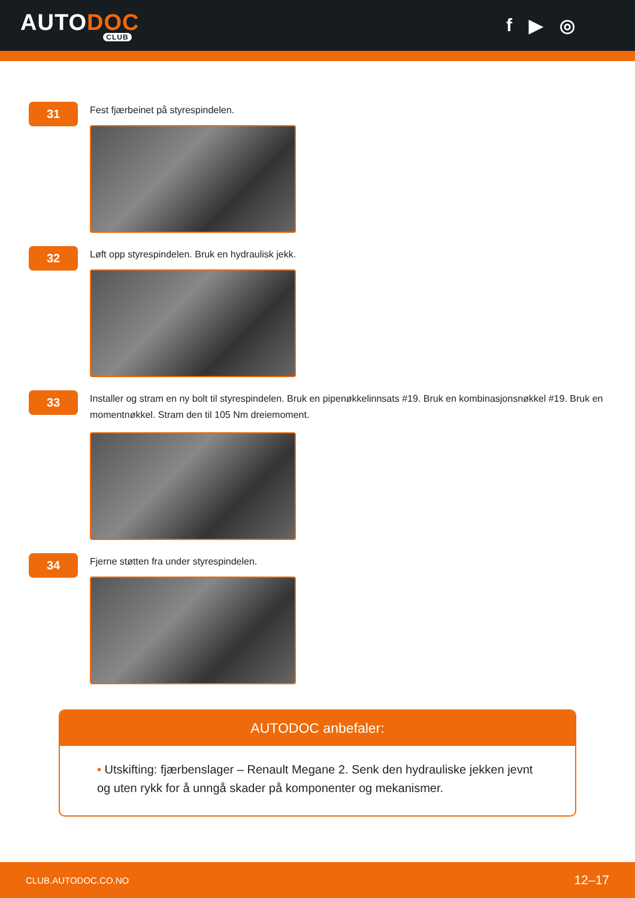AUTODOC
CLUB
f ▶ ◎
31
Fest fjærbeinet på styrespindelen.
32
Løft opp styrespindelen. Bruk en hydraulisk jekk.
33
Installer og stram en ny bolt til styrespindelen. Bruk en pipenøkkelinnsats #19. Bruk en kombinasjonsnøkkel #19. Bruk en momentnøkkel. Stram den til 105 Nm dreiemoment.
34
Fjerne støtten fra under styrespindelen.
AUTODOC anbefaler:
• Utskifting: fjærbenslager – Renault Megane 2. Senk den hydrauliske jekken jevnt og uten rykk for å unngå skader på komponenter og mekanismer.
CLUB.AUTODOC.CO.NO 12–17